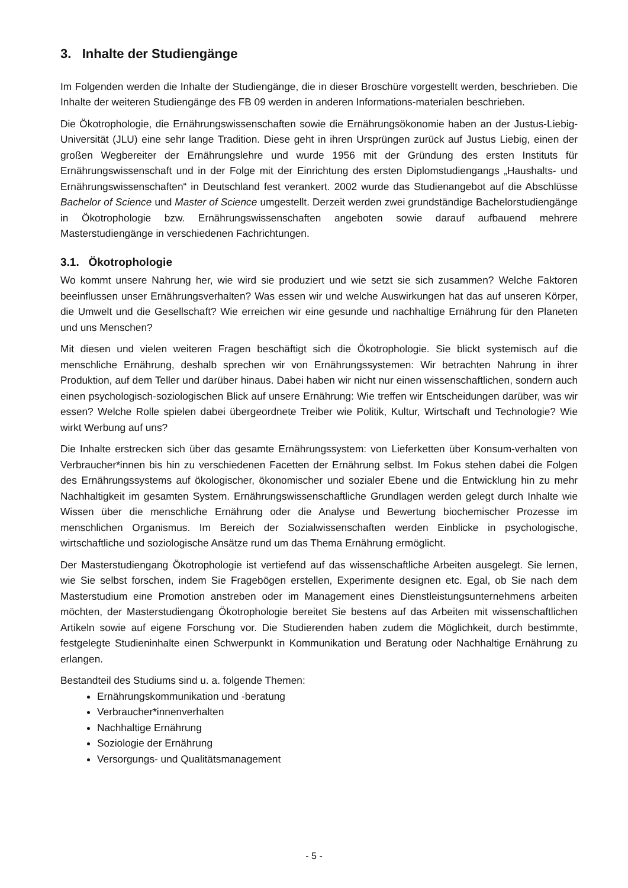3. Inhalte der Studiengänge
Im Folgenden werden die Inhalte der Studiengänge, die in dieser Broschüre vorgestellt werden, beschrieben. Die Inhalte der weiteren Studiengänge des FB 09 werden in anderen Informations-materialen beschrieben.
Die Ökotrophologie, die Ernährungswissenschaften sowie die Ernährungsökonomie haben an der Justus-Liebig-Universität (JLU) eine sehr lange Tradition. Diese geht in ihren Ursprüngen zurück auf Justus Liebig, einen der großen Wegbereiter der Ernährungslehre und wurde 1956 mit der Gründung des ersten Instituts für Ernährungswissenschaft und in der Folge mit der Einrichtung des ersten Diplomstudiengangs „Haushalts- und Ernährungswissenschaften“ in Deutschland fest verankert. 2002 wurde das Studienangebot auf die Abschlüsse Bachelor of Science und Master of Science umgestellt. Derzeit werden zwei grundständige Bachelorstudiengänge in Ökotrophologie bzw. Ernährungswissenschaften angeboten sowie darauf aufbauend mehrere Masterstudiengänge in verschiedenen Fachrichtungen.
3.1. Ökotrophologie
Wo kommt unsere Nahrung her, wie wird sie produziert und wie setzt sie sich zusammen? Welche Faktoren beeinflussen unser Ernährungsverhalten? Was essen wir und welche Auswirkungen hat das auf unseren Körper, die Umwelt und die Gesellschaft? Wie erreichen wir eine gesunde und nachhaltige Ernährung für den Planeten und uns Menschen?
Mit diesen und vielen weiteren Fragen beschäftigt sich die Ökotrophologie. Sie blickt systemisch auf die menschliche Ernährung, deshalb sprechen wir von Ernährungssystemen: Wir betrachten Nahrung in ihrer Produktion, auf dem Teller und darüber hinaus. Dabei haben wir nicht nur einen wissenschaftlichen, sondern auch einen psychologisch-soziologischen Blick auf unsere Ernährung: Wie treffen wir Entscheidungen darüber, was wir essen? Welche Rolle spielen dabei übergeordnete Treiber wie Politik, Kultur, Wirtschaft und Technologie? Wie wirkt Werbung auf uns?
Die Inhalte erstrecken sich über das gesamte Ernährungssystem: von Lieferketten über Konsum-verhalten von Verbraucher*innen bis hin zu verschiedenen Facetten der Ernährung selbst. Im Fokus stehen dabei die Folgen des Ernährungssystems auf ökologischer, ökonomischer und sozialer Ebene und die Entwicklung hin zu mehr Nachhaltigkeit im gesamten System. Ernährungswissenschaftliche Grundlagen werden gelegt durch Inhalte wie Wissen über die menschliche Ernährung oder die Analyse und Bewertung biochemischer Prozesse im menschlichen Organismus. Im Bereich der Sozialwissenschaften werden Einblicke in psychologische, wirtschaftliche und soziologische Ansätze rund um das Thema Ernährung ermöglicht.
Der Masterstudiengang Ökotrophologie ist vertiefend auf das wissenschaftliche Arbeiten ausgelegt. Sie lernen, wie Sie selbst forschen, indem Sie Fragebögen erstellen, Experimente designen etc. Egal, ob Sie nach dem Masterstudium eine Promotion anstreben oder im Management eines Dienstleistungsunternehmens arbeiten möchten, der Masterstudiengang Ökotrophologie bereitet Sie bestens auf das Arbeiten mit wissenschaftlichen Artikeln sowie auf eigene Forschung vor. Die Studierenden haben zudem die Möglichkeit, durch bestimmte, festgelegte Studieninhalte einen Schwerpunkt in Kommunikation und Beratung oder Nachhaltige Ernährung zu erlangen.
Bestandteil des Studiums sind u. a. folgende Themen:
Ernährungskommunikation und -beratung
Verbraucher*innenverhalten
Nachhaltige Ernährung
Soziologie der Ernährung
Versorgungs- und Qualitätsmanagement
- 5 -